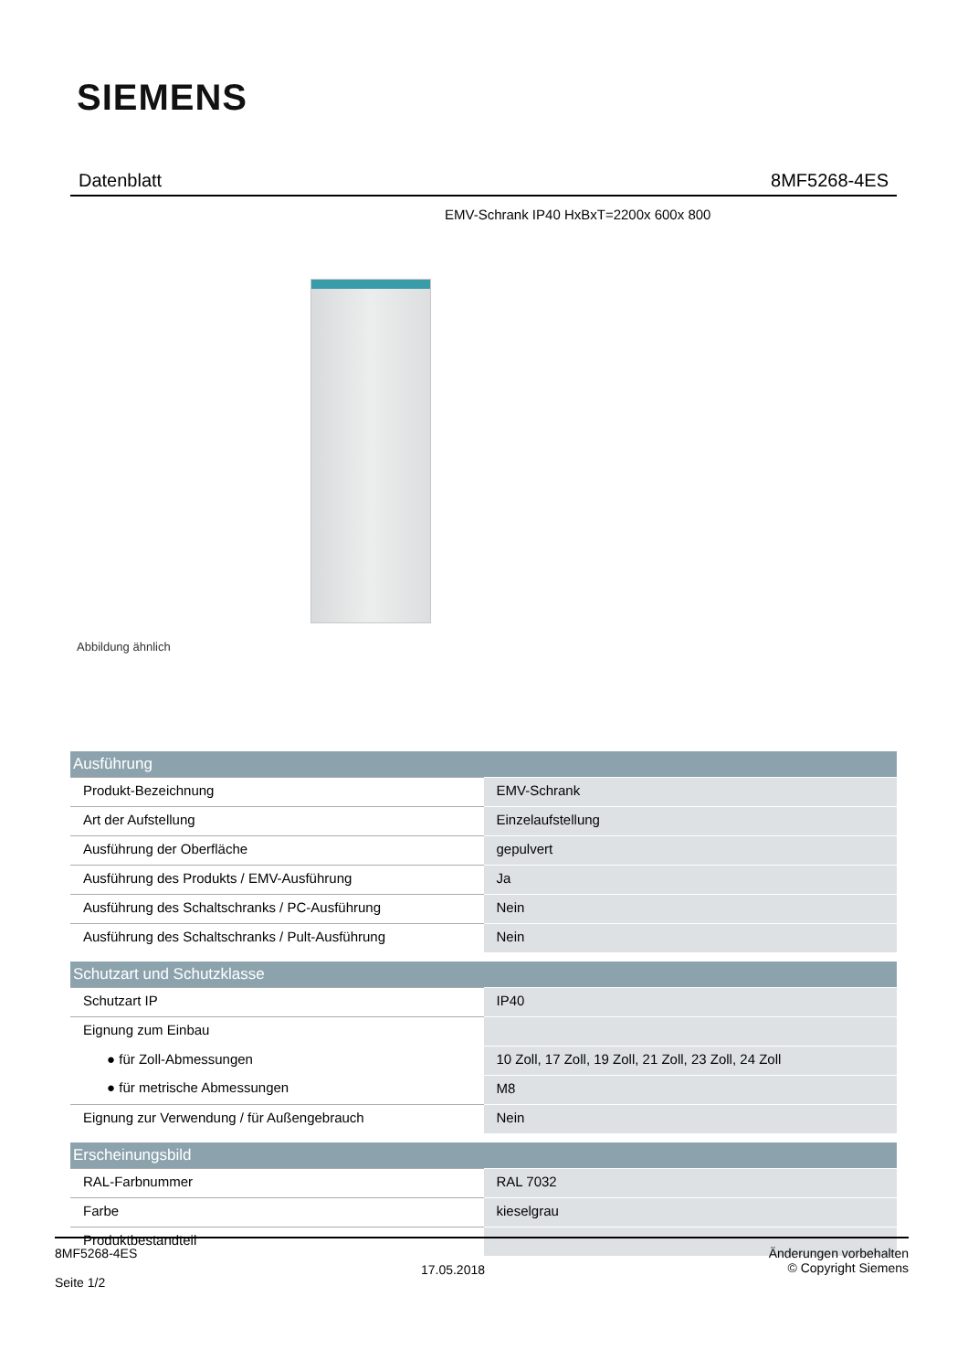SIEMENS
Datenblatt 8MF5268-4ES
EMV-Schrank IP40 HxBxT=2200x 600x 800
Abbildung ähnlich
| Ausführung | |
| --- | --- |
| Produkt-Bezeichnung | EMV-Schrank |
| Art der Aufstellung | Einzelaufstellung |
| Ausführung der Oberfläche | gepulvert |
| Ausführung des Produkts / EMV-Ausführung | Ja |
| Ausführung des Schaltschranks / PC-Ausführung | Nein |
| Ausführung des Schaltschranks / Pult-Ausführung | Nein |
| Schutzart und Schutzklasse | |
| Schutzart IP | IP40 |
| Eignung zum Einbau | |
| ● für Zoll-Abmessungen | 10 Zoll, 17 Zoll, 19 Zoll, 21 Zoll, 23 Zoll, 24 Zoll |
| ● für metrische Abmessungen | M8 |
| Eignung zur Verwendung / für Außengebrauch | Nein |
| Erscheinungsbild | |
| RAL-Farbnummer | RAL 7032 |
| Farbe | kieselgrau |
| Produktbestandteil | |
8MF5268-4ES
Seite 1/2
17.05.2018
Änderungen vorbehalten
© Copyright Siemens